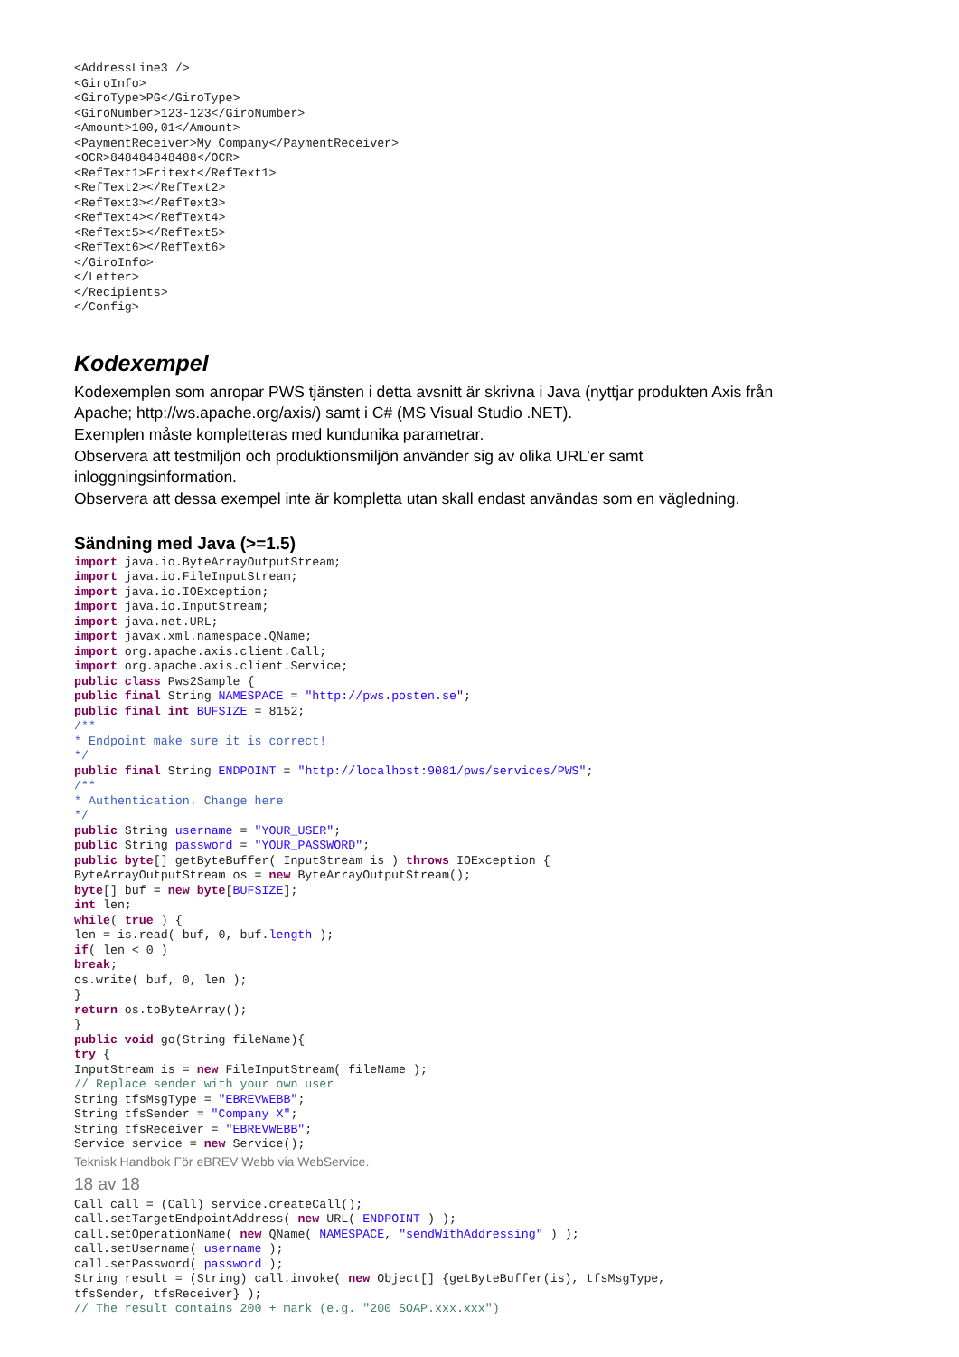<AddressLine3 />
<GiroInfo>
<GiroType>PG</GiroType>
<GiroNumber>123-123</GiroNumber>
<Amount>100,01</Amount>
<PaymentReceiver>My Company</PaymentReceiver>
<OCR>848484848488</OCR>
<RefText1>Fritext</RefText1>
<RefText2></RefText2>
<RefText3></RefText3>
<RefText4></RefText4>
<RefText5></RefText5>
<RefText6></RefText6>
</GiroInfo>
</Letter>
</Recipients>
</Config>
Kodexempel
Kodexemplen som anropar PWS tjänsten i detta avsnitt är skrivna i Java (nyttjar produkten Axis från
Apache; http://ws.apache.org/axis/) samt i C# (MS Visual Studio .NET).
Exemplen måste kompletteras med kundunika parametrar.
Observera att testmiljön och produktionsmiljön använder sig av olika URL’er samt
inloggningsinformation.
Observera att dessa exempel inte är kompletta utan skall endast användas som en vägledning.
Sändning med Java (>=1.5)
import java.io.ByteArrayOutputStream;
import java.io.FileInputStream;
import java.io.IOException;
import java.io.InputStream;
import java.net.URL;
import javax.xml.namespace.QName;
import org.apache.axis.client.Call;
import org.apache.axis.client.Service;
public class Pws2Sample {
public final String NAMESPACE = "http://pws.posten.se";
public final int BUFSIZE = 8152;
/**
* Endpoint make sure it is correct!
*/
public final String ENDPOINT = "http://localhost:9081/pws/services/PWS";
/**
* Authentication. Change here
*/
public String username = "YOUR_USER";
public String password = "YOUR_PASSWORD";
public byte[] getByteBuffer( InputStream is ) throws IOException {
ByteArrayOutputStream os = new ByteArrayOutputStream();
byte[] buf = new byte[BUFSIZE];
int len;
while( true ) {
len = is.read( buf, 0, buf.length );
if( len < 0 )
break;
os.write( buf, 0, len );
}
return os.toByteArray();
}
public void go(String fileName){
try {
InputStream is = new FileInputStream( fileName );
// Replace sender with your own user
String tfsMsgType = "EBREVWEBB";
String tfsSender = "Company X";
String tfsReceiver = "EBREVWEBB";
Service service = new Service();
Teknisk Handbok För eBREV Webb via WebService.
18 av 18
Call call = (Call) service.createCall();
call.setTargetEndpointAddress( new URL( ENDPOINT ) );
call.setOperationName( new QName( NAMESPACE, "sendWithAddressing" ) );
call.setUsername( username );
call.setPassword( password );
String result = (String) call.invoke( new Object[] {getByteBuffer(is), tfsMsgType,
tfsSender, tfsReceiver} );
// The result contains 200 + mark (e.g. "200 SOAP.xxx.xxx")